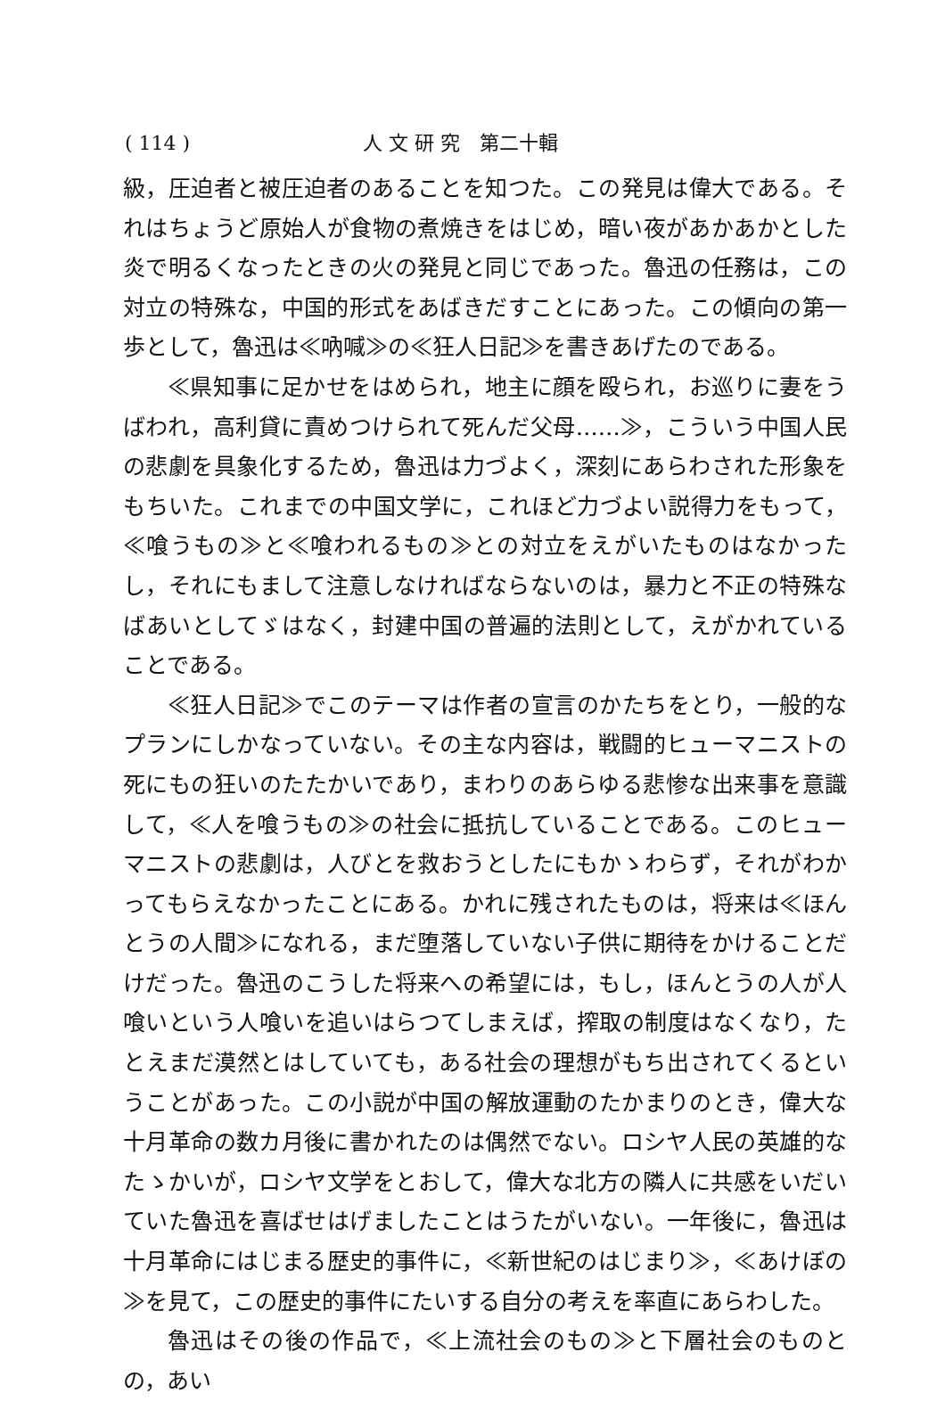( 114 ) 人 文 研 究　第二十輯
級，圧迫者と被圧迫者のあることを知つた。この発見は偉大である。それはちょうど原始人が食物の煮焼きをはじめ，暗い夜があかあかとした炎で明るくなったときの火の発見と同じであった。魯迅の任務は，この対立の特殊な，中国的形式をあばきだすことにあった。この傾向の第一歩として，魯迅は≪吶喊≫の≪狂人日記≫を書きあげたのである。
≪県知事に足かせをはめられ，地主に顔を殴られ，お巡りに妻をうばわれ，高利貸に責めつけられて死んだ父母……≫，こういう中国人民の悲劇を具象化するため，魯迅は力づよく，深刻にあらわされた形象をもちいた。これまでの中国文学に，これほど力づよい説得力をもって，≪喰うもの≫と≪喰われるもの≫との対立をえがいたものはなかったし，それにもまして注意しなければならないのは，暴力と不正の特殊なばあいとしてゞはなく，封建中国の普遍的法則として，えがかれていることである。
≪狂人日記≫でこのテーマは作者の宣言のかたちをとり，一般的なプランにしかなっていない。その主な内容は，戦闘的ヒューマニストの死にもの狂いのたたかいであり，まわりのあらゆる悲惨な出来事を意識して，≪人を喰うもの≫の社会に抵抗していることである。このヒューマニストの悲劇は，人びとを救おうとしたにもかゝわらず，それがわかってもらえなかったことにある。かれに残されたものは，将来は≪ほんとうの人間≫になれる，まだ堕落していない子供に期待をかけることだけだった。魯迅のこうした将来への希望には，もし，ほんとうの人が人喰いという人喰いを追いはらつてしまえば，搾取の制度はなくなり，たとえまだ漠然とはしていても，ある社会の理想がもち出されてくるということがあった。この小説が中国の解放運動のたかまりのとき，偉大な十月革命の数カ月後に書かれたのは偶然でない。ロシヤ人民の英雄的なたゝかいが，ロシヤ文学をとおして，偉大な北方の隣人に共感をいだいていた魯迅を喜ばせはげましたことはうたがいない。一年後に，魯迅は十月革命にはじまる歴史的事件に，≪新世紀のはじまり≫，≪あけぼの≫を見て，この歴史的事件にたいする自分の考えを率直にあらわした。
魯迅はその後の作品で，≪上流社会のもの≫と下層社会のものとの，あい